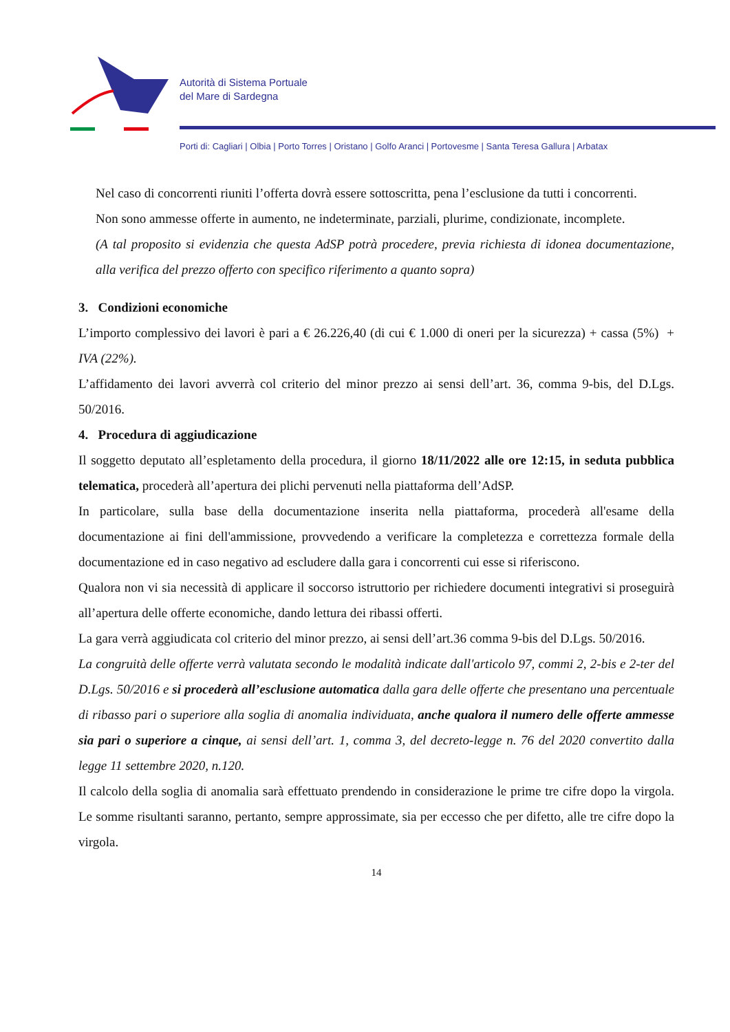Autorità di Sistema Portuale
del Mare di Sardegna
Porti di: Cagliari | Olbia | Porto Torres | Oristano | Golfo Aranci | Portovesme | Santa Teresa Gallura | Arbatax
Nel caso di concorrenti riuniti l’offerta dovrà essere sottoscritta, pena l’esclusione da tutti i concorrenti.
Non sono ammesse offerte in aumento, ne indeterminate, parziali, plurime, condizionate, incomplete.
(A tal proposito si evidenzia che questa AdSP potrà procedere, previa richiesta di idonea documentazione, alla verifica del prezzo offerto con specifico riferimento a quanto sopra)
3. Condizioni economiche
L’importo complessivo dei lavori è pari a € 26.226,40 (di cui € 1.000 di oneri per la sicurezza) + cassa (5%) + IVA (22%).
L’affidamento dei lavori avverrà col criterio del minor prezzo ai sensi dell’art. 36, comma 9-bis, del D.Lgs. 50/2016.
4. Procedura di aggiudicazione
Il soggetto deputato all’espletamento della procedura, il giorno 18/11/2022 alle ore 12:15, in seduta pubblica telematica, procederà all’apertura dei plichi pervenuti nella piattaforma dell’AdSP.
In particolare, sulla base della documentazione inserita nella piattaforma, procederà all'esame della documentazione ai fini dell'ammissione, provvedendo a verificare la completezza e correttezza formale della documentazione ed in caso negativo ad escludere dalla gara i concorrenti cui esse si riferiscono.
Qualora non vi sia necessità di applicare il soccorso istruttorio per richiedere documenti integrativi si proseguirà all’apertura delle offerte economiche, dando lettura dei ribassi offerti.
La gara verrà aggiudicata col criterio del minor prezzo, ai sensi dell’art.36 comma 9-bis del D.Lgs. 50/2016.
La congruità delle offerte verrà valutata secondo le modalità indicate dall'articolo 97, commi 2, 2-bis e 2-ter del D.Lgs. 50/2016 e si procederà all’esclusione automatica dalla gara delle offerte che presentano una percentuale di ribasso pari o superiore alla soglia di anomalia individuata, anche qualora il numero delle offerte ammesse sia pari o superiore a cinque, ai sensi dell’art. 1, comma 3, del decreto-legge n. 76 del 2020 convertito dalla legge 11 settembre 2020, n.120.
Il calcolo della soglia di anomalia sarà effettuato prendendo in considerazione le prime tre cifre dopo la virgola. Le somme risultanti saranno, pertanto, sempre approssimate, sia per eccesso che per difetto, alle tre cifre dopo la virgola.
14